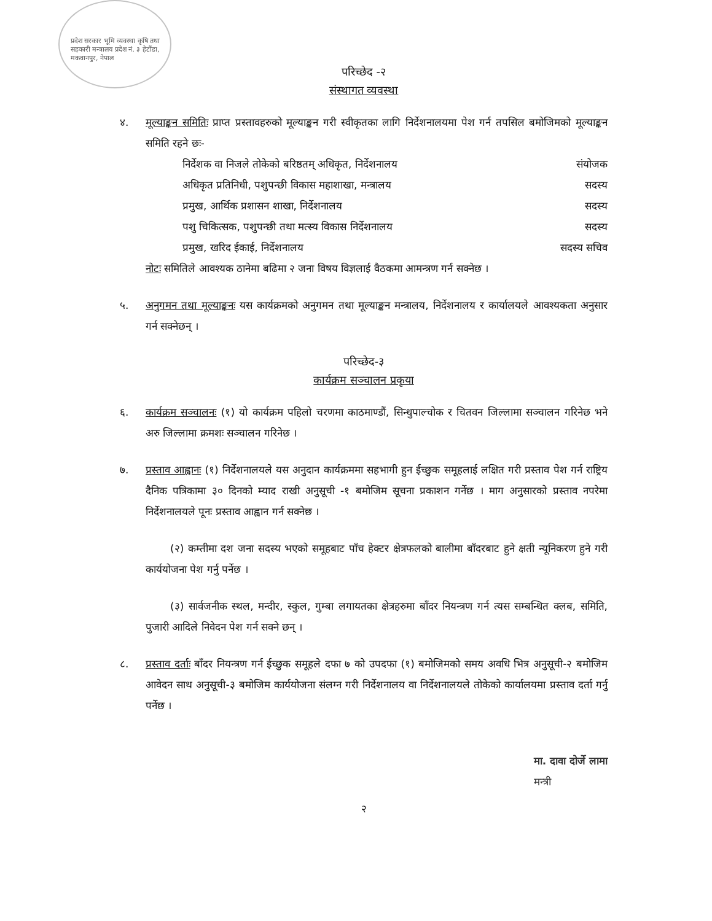प्रदेश सरकार भूमि व्यवस्था कृषि तथा सहकारी मन्त्रालय प्रदेश नं. ३ हेटौंडा, मकवानपुर, नेपाल
परिच्छेद -२
संस्थागत व्यवस्था
४. मूल्याङ्कन समितिः प्राप्त प्रस्तावहरुको मूल्याङ्कन गरी स्वीकृतका लागि निर्देशनालयमा पेश गर्न तपसिल बमोजिमको मूल्याङ्कन समिति रहने छः-
निर्देशक वा निजले तोकेको बरिष्ठतम् अधिकृत, निर्देशनालय संयोजक
अधिकृत प्रतिनिधी, पशुपन्छी विकास महाशाखा, मन्त्रालय सदस्य
प्रमुख, आर्थिक प्रशासन शाखा, निर्देशनालय सदस्य
पशु चिकित्सक, पशुपन्छी तथा मत्स्य विकास निर्देशनालय सदस्य
प्रमुख, खरिद ईकाई, निर्देशनालय सदस्य सचिव
नोटः समितिले आवश्यक ठानेमा बढिमा २ जना विषय विज्ञलाई वैठकमा आमन्त्रण गर्न सक्नेछ ।
५. अनुगमन तथा मूल्याङ्कनः यस कार्यक्रमको अनुगमन तथा मूल्याङ्कन मन्त्रालय, निर्देशनालय र कार्यालयले आवश्यकता अनुसार गर्न सक्नेछन् ।
परिच्छेद-३
कार्यक्रम सञ्चालन प्रकृया
६. कार्यक्रम सञ्चालनः (१) यो कार्यक्रम पहिलो चरणमा काठमाण्डौं, सिन्धुपाल्चोक र चितवन जिल्लामा सञ्चालन गरिनेछ भने अरु जिल्लामा क्रमशः सञ्चालन गरिनेछ ।
७. प्रस्ताव आह्वानः (१) निर्देशनालयले यस अनुदान कार्यक्रममा सहभागी हुन ईच्छुक समूहलाई लक्षित गरी प्रस्ताव पेश गर्न राष्ट्रिय दैनिक पत्रिकामा ३० दिनको म्याद राखी अनुसूची -१ बमोजिम सूचना प्रकाशन गर्नेछ । माग अनुसारको प्रस्ताव नपरेमा निर्देशनालयले पूनः प्रस्ताव आह्वान गर्न सक्नेछ ।
(२) कम्तीमा दश जना सदस्य भएको समूहबाट पाँच हेक्टर क्षेत्रफलको बालीमा बाँदरबाट हुने क्षती न्यूनिकरण हुने गरी कार्ययोजना पेश गर्नु पर्नेछ ।
(३) सार्वजनीक स्थल, मन्दीर, स्कुल, गुम्बा लगायतका क्षेत्रहरुमा बाँदर नियन्त्रण गर्न त्यस सम्बन्धित क्लब, समिति, पुजारी आदिले निवेदन पेश गर्न सक्ने छन् ।
८. प्रस्ताव दर्ताः बाँदर नियन्त्रण गर्न ईच्छुक समूहले दफा ७ को उपदफा (१) बमोजिमको समय अवधि भित्र अनुसूची-२ बमोजिम आवेदन साथ अनुसूची-३ बमोजिम कार्ययोजना संलग्न गरी निर्देशनालय वा निर्देशनालयले तोकेको कार्यालयमा प्रस्ताव दर्ता गर्नु पर्नेछ ।
मा. दावा दोर्जे लामा
मन्त्री
२